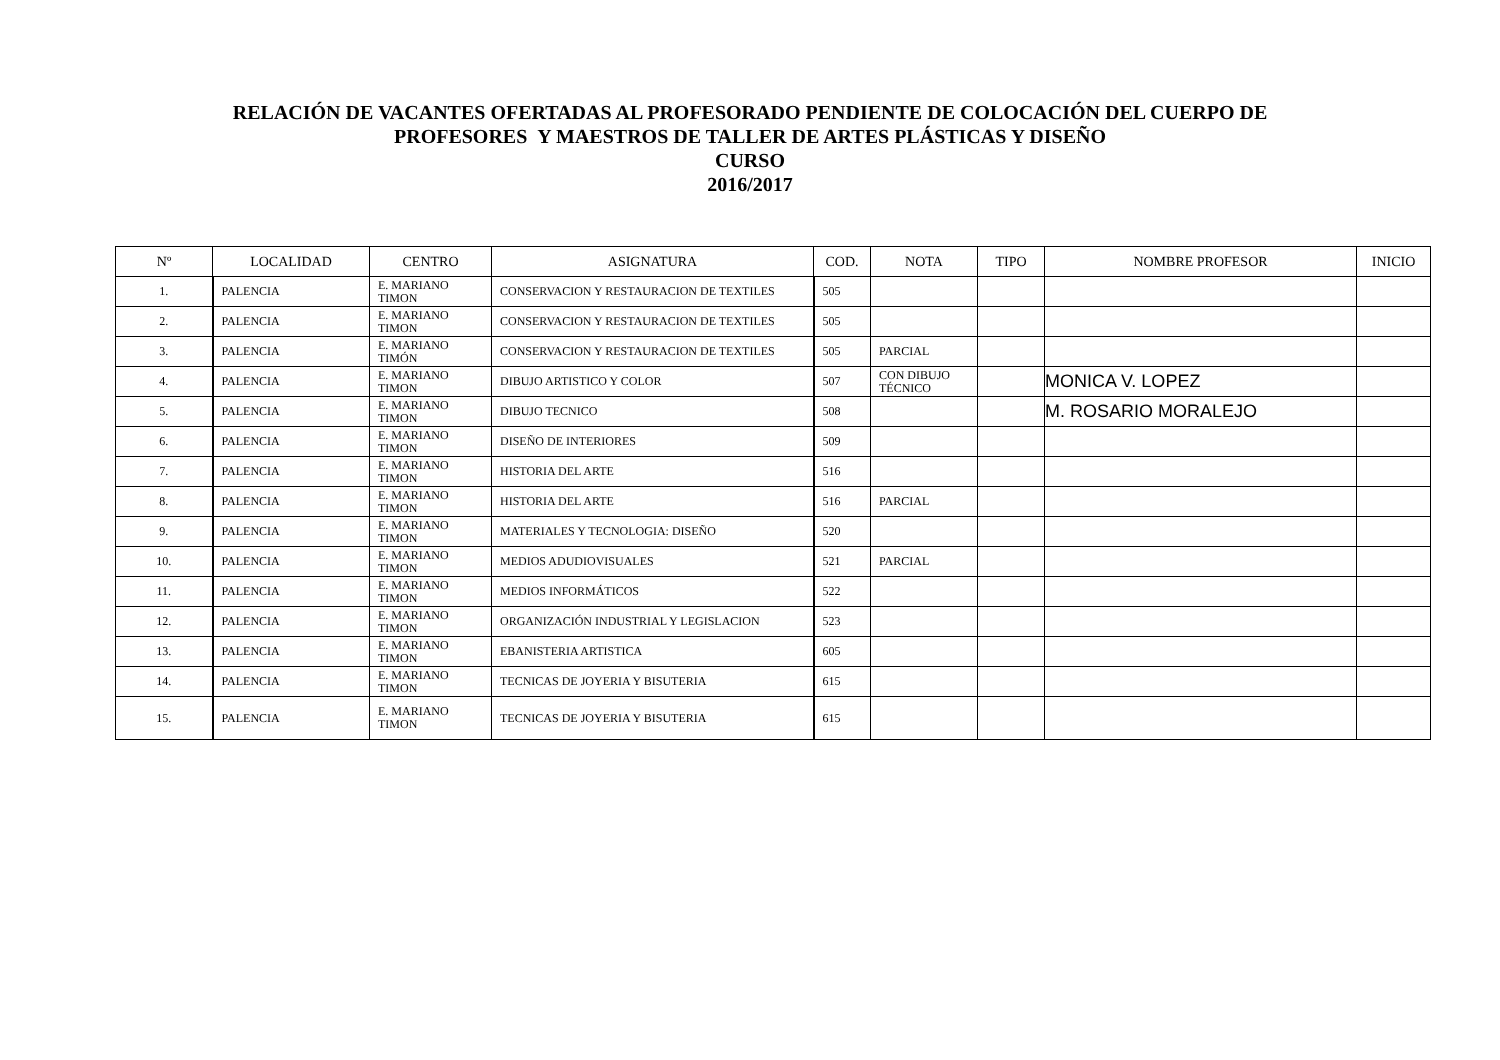RELACIÓN DE VACANTES OFERTADAS AL PROFESORADO PENDIENTE DE COLOCACIÓN DEL CUERPO DE
PROFESORES Y MAESTROS DE TALLER DE ARTES PLÁSTICAS Y DISEÑO
CURSO
2016/2017
| Nº | LOCALIDAD | CENTRO | ASIGNATURA | COD. | NOTA | TIPO | NOMBRE PROFESOR | INICIO |
| --- | --- | --- | --- | --- | --- | --- | --- | --- |
| 1. | PALENCIA | E. MARIANO TIMON | CONSERVACION Y RESTAURACION DE TEXTILES | 505 | | | | |
| 2. | PALENCIA | E. MARIANO TIMON | CONSERVACION Y RESTAURACION DE TEXTILES | 505 | | | | |
| 3. | PALENCIA | E. MARIANO TIMÓN | CONSERVACION Y RESTAURACION DE TEXTILES | 505 | PARCIAL | | | |
| 4. | PALENCIA | E. MARIANO TIMON | DIBUJO ARTISTICO Y COLOR | 507 | CON DIBUJO TÉCNICO | | MONICA V. LOPEZ | |
| 5. | PALENCIA | E. MARIANO TIMON | DIBUJO TECNICO | 508 | | | M. ROSARIO MORALEJO | |
| 6. | PALENCIA | E. MARIANO TIMON | DISEÑO DE INTERIORES | 509 | | | | |
| 7. | PALENCIA | E. MARIANO TIMON | HISTORIA DEL ARTE | 516 | | | | |
| 8. | PALENCIA | E. MARIANO TIMON | HISTORIA DEL ARTE | 516 | PARCIAL | | | |
| 9. | PALENCIA | E. MARIANO TIMON | MATERIALES Y TECNOLOGIA: DISEÑO | 520 | | | | |
| 10. | PALENCIA | E. MARIANO TIMON | MEDIOS ADUDIOVISUALES | 521 | PARCIAL | | | |
| 11. | PALENCIA | E. MARIANO TIMON | MEDIOS INFORMÁTICOS | 522 | | | | |
| 12. | PALENCIA | E. MARIANO TIMON | ORGANIZACIÓN INDUSTRIAL Y LEGISLACION | 523 | | | | |
| 13. | PALENCIA | E. MARIANO TIMON | EBANISTERIA ARTISTICA | 605 | | | | |
| 14. | PALENCIA | E. MARIANO TIMON | TECNICAS DE JOYERIA Y BISUTERIA | 615 | | | | |
| 15. | PALENCIA | E. MARIANO TIMON | TECNICAS DE JOYERIA Y BISUTERIA | 615 | | | | |